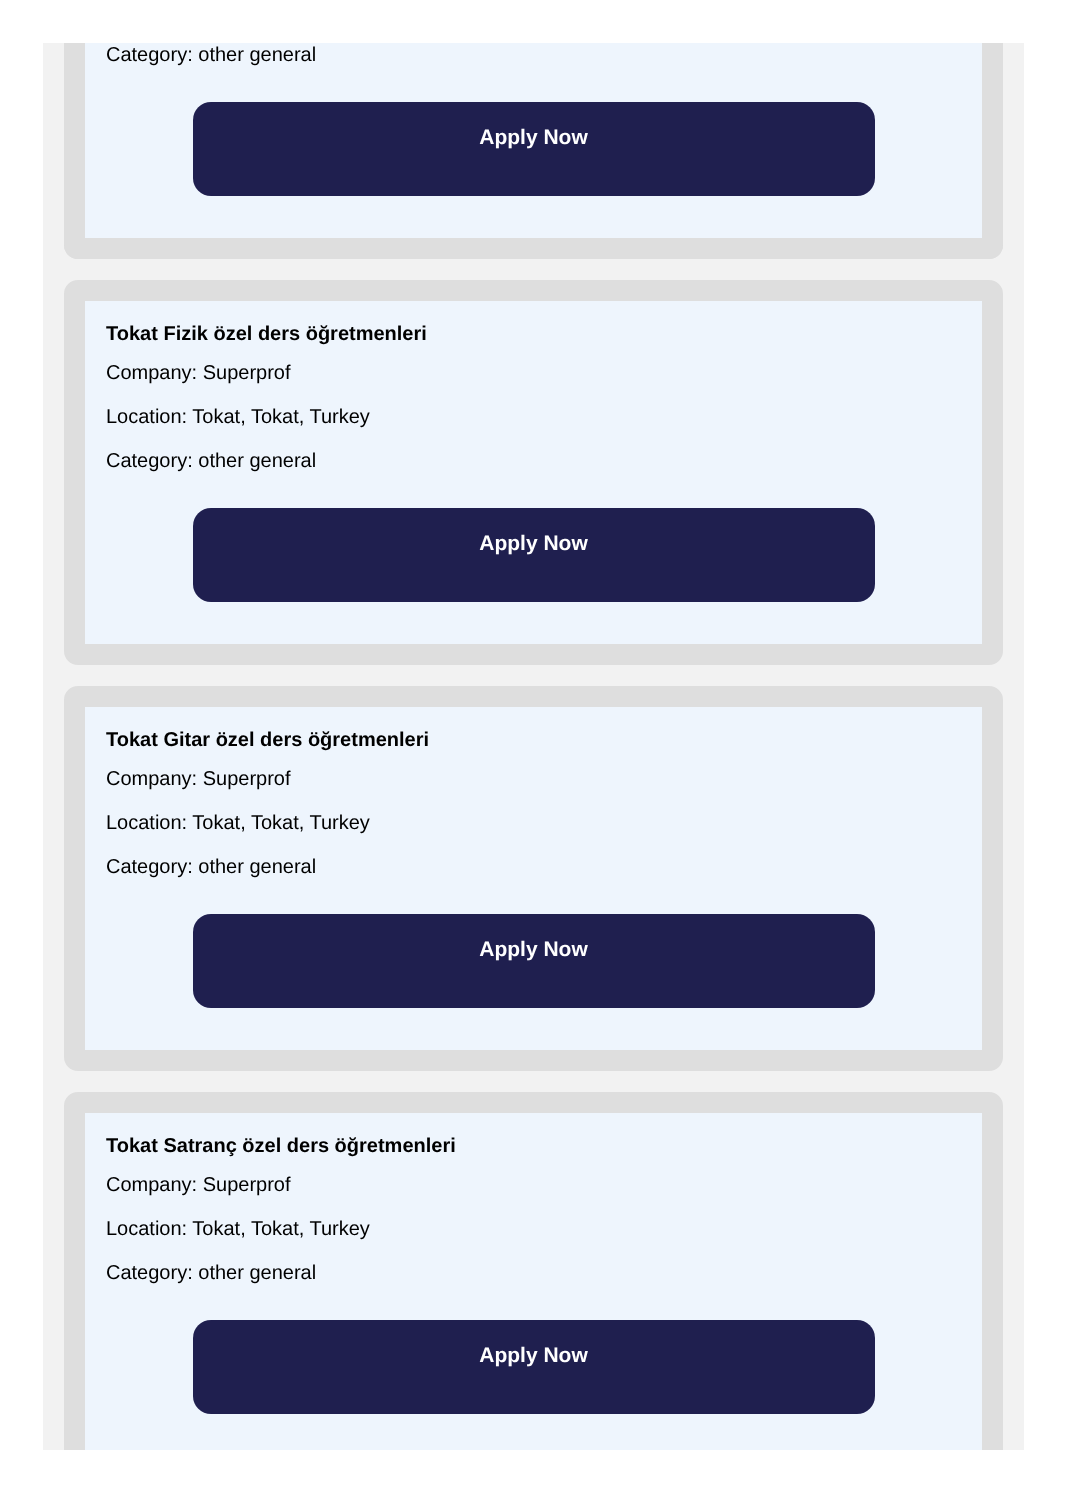Category: other general
Apply Now
Tokat Fizik özel ders öğretmenleri
Company: Superprof
Location: Tokat, Tokat, Turkey
Category: other general
Apply Now
Tokat Gitar özel ders öğretmenleri
Company: Superprof
Location: Tokat, Tokat, Turkey
Category: other general
Apply Now
Tokat Satranç özel ders öğretmenleri
Company: Superprof
Location: Tokat, Tokat, Turkey
Category: other general
Apply Now